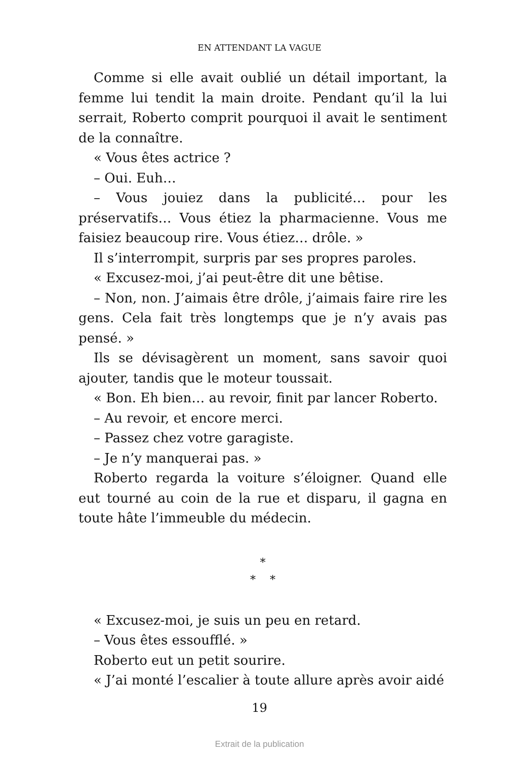EN ATTENDANT LA VAGUE
Comme si elle avait oublié un détail important, la femme lui tendit la main droite. Pendant qu’il la lui serrait, Roberto comprit pourquoi il avait le sentiment de la connaître.
« Vous êtes actrice ?
– Oui. Euh…
– Vous jouiez dans la publicité… pour les préservatifs… Vous étiez la pharmacienne. Vous me faisiez beaucoup rire. Vous étiez… drôle. »
Il s’interrompit, surpris par ses propres paroles.
« Excusez-moi, j’ai peut-être dit une bêtise.
– Non, non. J’aimais être drôle, j’aimais faire rire les gens. Cela fait très longtemps que je n’y avais pas pensé. »
Ils se dévisagèrent un moment, sans savoir quoi ajouter, tandis que le moteur toussait.
« Bon. Eh bien… au revoir, finit par lancer Roberto.
– Au revoir, et encore merci.
– Passez chez votre garagiste.
– Je n’y manquerai pas. »
Roberto regarda la voiture s’éloigner. Quand elle eut tourné au coin de la rue et disparu, il gagna en toute hâte l’immeuble du médecin.
*
* *
« Excusez-moi, je suis un peu en retard.
– Vous êtes essoufflé. »
Roberto eut un petit sourire.
« J’ai monté l’escalier à toute allure après avoir aidé
19
Extrait de la publication